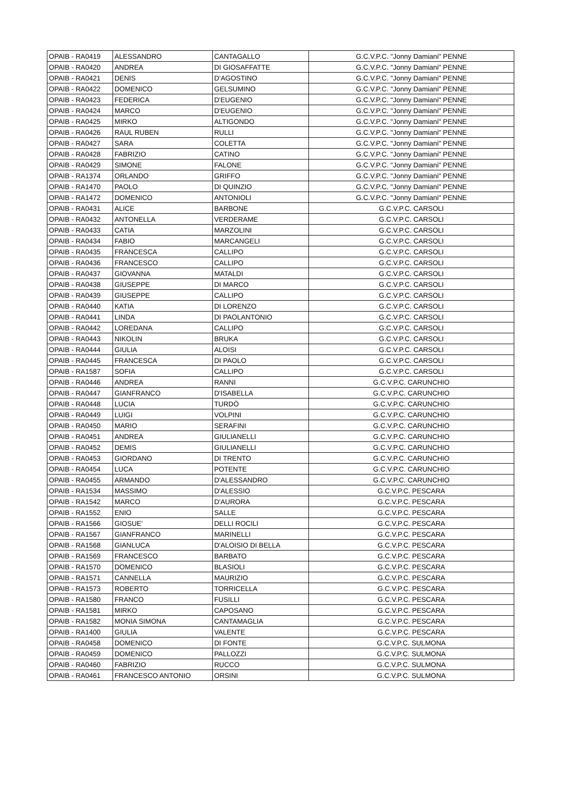| OPAIB - RA0419 | ALESSANDRO | CANTAGALLO | G.C.V.P.C. "Jonny Damiani" PENNE |
| OPAIB - RA0420 | ANDREA | DI GIOSAFFATTE | G.C.V.P.C. "Jonny Damiani" PENNE |
| OPAIB - RA0421 | DENIS | D’AGOSTINO | G.C.V.P.C. "Jonny Damiani" PENNE |
| OPAIB - RA0422 | DOMENICO | GELSUMINO | G.C.V.P.C. "Jonny Damiani" PENNE |
| OPAIB - RA0423 | FEDERICA | D'EUGENIO | G.C.V.P.C. "Jonny Damiani" PENNE |
| OPAIB - RA0424 | MARCO | D'EUGENIO | G.C.V.P.C. "Jonny Damiani" PENNE |
| OPAIB - RA0425 | MIRKO | ALTIGONDO | G.C.V.P.C. "Jonny Damiani" PENNE |
| OPAIB - RA0426 | RAUL RUBEN | RULLI | G.C.V.P.C. "Jonny Damiani" PENNE |
| OPAIB - RA0427 | SARA | COLETTA | G.C.V.P.C. "Jonny Damiani" PENNE |
| OPAIB - RA0428 | FABRIZIO | CATINO | G.C.V.P.C. "Jonny Damiani" PENNE |
| OPAIB - RA0429 | SIMONE | FALONE | G.C.V.P.C. "Jonny Damiani" PENNE |
| OPAIB - RA1374 | ORLANDO | GRIFFO | G.C.V.P.C. "Jonny Damiani" PENNE |
| OPAIB - RA1470 | PAOLO | DI QUINZIO | G.C.V.P.C. "Jonny Damiani" PENNE |
| OPAIB - RA1472 | DOMENICO | ANTONIOLI | G.C.V.P.C. "Jonny Damiani" PENNE |
| OPAIB - RA0431 | ALICE | BARBONE | G.C.V.P.C. CARSOLI |
| OPAIB - RA0432 | ANTONELLA | VERDERAME | G.C.V.P.C. CARSOLI |
| OPAIB - RA0433 | CATIA | MARZOLINI | G.C.V.P.C. CARSOLI |
| OPAIB - RA0434 | FABIO | MARCANGELI | G.C.V.P.C. CARSOLI |
| OPAIB - RA0435 | FRANCESCA | CALLIPO | G.C.V.P.C. CARSOLI |
| OPAIB - RA0436 | FRANCESCO | CALLIPO | G.C.V.P.C. CARSOLI |
| OPAIB - RA0437 | GIOVANNA | MATALDI | G.C.V.P.C. CARSOLI |
| OPAIB - RA0438 | GIUSEPPE | DI MARCO | G.C.V.P.C. CARSOLI |
| OPAIB - RA0439 | GIUSEPPE | CALLIPO | G.C.V.P.C. CARSOLI |
| OPAIB - RA0440 | KATIA | DI LORENZO | G.C.V.P.C. CARSOLI |
| OPAIB - RA0441 | LINDA | DI PAOLANTONIO | G.C.V.P.C. CARSOLI |
| OPAIB - RA0442 | LOREDANA | CALLIPO | G.C.V.P.C. CARSOLI |
| OPAIB - RA0443 | NIKOLIN | BRUKA | G.C.V.P.C. CARSOLI |
| OPAIB - RA0444 | GIULIA | ALOISI | G.C.V.P.C. CARSOLI |
| OPAIB - RA0445 | FRANCESCA | DI PAOLO | G.C.V.P.C. CARSOLI |
| OPAIB - RA1587 | SOFIA | CALLIPO | G.C.V.P.C. CARSOLI |
| OPAIB - RA0446 | ANDREA | RANNI | G.C.V.P.C. CARUNCHIO |
| OPAIB - RA0447 | GIANFRANCO | D'ISABELLA | G.C.V.P.C. CARUNCHIO |
| OPAIB - RA0448 | LUCIA | TURDÒ | G.C.V.P.C. CARUNCHIO |
| OPAIB - RA0449 | LUIGI | VOLPINI | G.C.V.P.C. CARUNCHIO |
| OPAIB - RA0450 | MARIO | SERAFINI | G.C.V.P.C. CARUNCHIO |
| OPAIB - RA0451 | ANDREA | GIULIANELLI | G.C.V.P.C. CARUNCHIO |
| OPAIB - RA0452 | DEMIS | GIULIANELLI | G.C.V.P.C. CARUNCHIO |
| OPAIB - RA0453 | GIORDANO | DI TRENTO | G.C.V.P.C. CARUNCHIO |
| OPAIB - RA0454 | LUCA | POTENTE | G.C.V.P.C. CARUNCHIO |
| OPAIB - RA0455 | ARMANDO | D'ALESSANDRO | G.C.V.P.C. CARUNCHIO |
| OPAIB - RA1534 | MASSIMO | D'ALESSIO | G.C.V.P.C. PESCARA |
| OPAIB - RA1542 | MARCO | D'AURORA | G.C.V.P.C. PESCARA |
| OPAIB - RA1552 | ENIO | SALLE | G.C.V.P.C. PESCARA |
| OPAIB - RA1566 | GIOSUE' | DELLI ROCILI | G.C.V.P.C. PESCARA |
| OPAIB - RA1567 | GIANFRANCO | MARINELLI | G.C.V.P.C. PESCARA |
| OPAIB - RA1568 | GIANLUCA | D'ALOISIO DI BELLA | G.C.V.P.C. PESCARA |
| OPAIB - RA1569 | FRANCESCO | BARBATO | G.C.V.P.C. PESCARA |
| OPAIB - RA1570 | DOMENICO | BLASIOLI | G.C.V.P.C. PESCARA |
| OPAIB - RA1571 | CANNELLA | MAURIZIO | G.C.V.P.C. PESCARA |
| OPAIB - RA1573 | ROBERTO | TORRICELLA | G.C.V.P.C. PESCARA |
| OPAIB - RA1580 | FRANCO | FUSILLI | G.C.V.P.C. PESCARA |
| OPAIB - RA1581 | MIRKO | CAPOSANO | G.C.V.P.C. PESCARA |
| OPAIB - RA1582 | MONIA SIMONA | CANTAMAGLIA | G.C.V.P.C. PESCARA |
| OPAIB - RA1400 | GIULIA | VALENTE | G.C.V.P.C. PESCARA |
| OPAIB - RA0458 | DOMENICO | DI FONTE | G.C.V.P.C. SULMONA |
| OPAIB - RA0459 | DOMENICO | PALLOZZI | G.C.V.P.C. SULMONA |
| OPAIB - RA0460 | FABRIZIO | RUCCO | G.C.V.P.C. SULMONA |
| OPAIB - RA0461 | FRANCESCO ANTONIO | ORSINI | G.C.V.P.C. SULMONA |